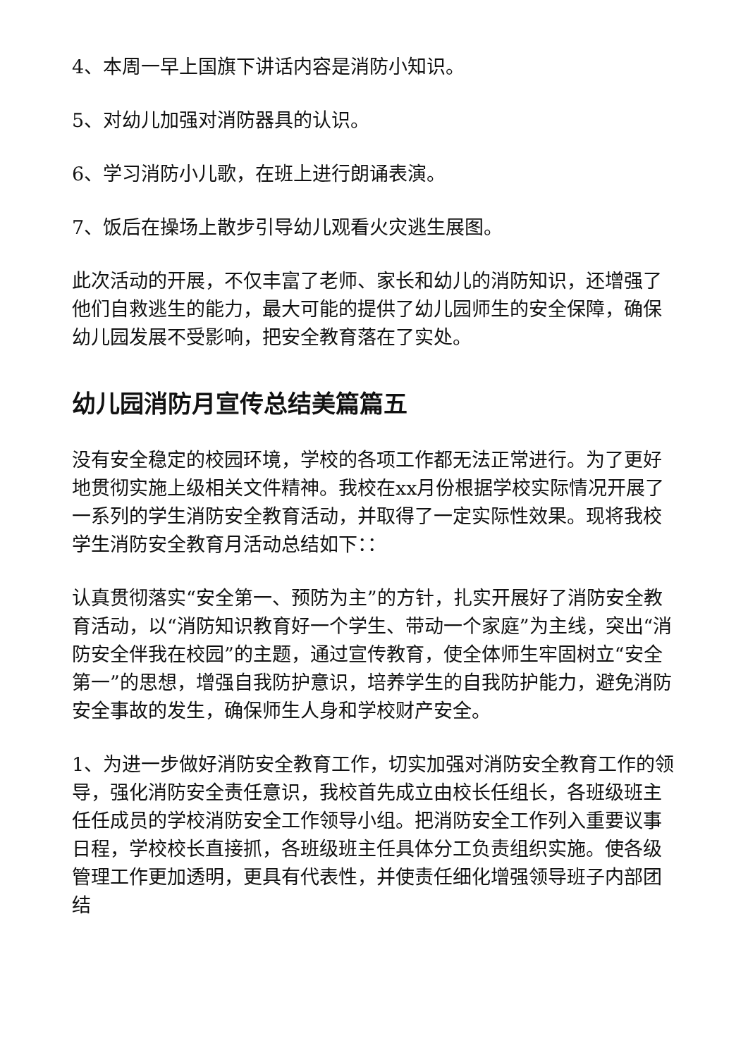4、本周一早上国旗下讲话内容是消防小知识。
5、对幼儿加强对消防器具的认识。
6、学习消防小儿歌，在班上进行朗诵表演。
7、饭后在操场上散步引导幼儿观看火灾逃生展图。
此次活动的开展，不仅丰富了老师、家长和幼儿的消防知识，还增强了他们自救逃生的能力，最大可能的提供了幼儿园师生的安全保障，确保幼儿园发展不受影响，把安全教育落在了实处。
幼儿园消防月宣传总结美篇篇五
没有安全稳定的校园环境，学校的各项工作都无法正常进行。为了更好地贯彻实施上级相关文件精神。我校在xx月份根据学校实际情况开展了一系列的学生消防安全教育活动，并取得了一定实际性效果。现将我校学生消防安全教育月活动总结如下：：
认真贯彻落实“安全第一、预防为主”的方针，扎实开展好了消防安全教育活动，以“消防知识教育好一个学生、带动一个家庭”为主线，突出“消防安全伴我在校园”的主题，通过宣传教育，使全体师生牢固树立“安全第一”的思想，增强自我防护意识，培养学生的自我防护能力，避免消防安全事故的发生，确保师生人身和学校财产安全。
1、为进一步做好消防安全教育工作，切实加强对消防安全教育工作的领导，强化消防安全责任意识，我校首先成立由校长任组长，各班级班主任任成员的学校消防安全工作领导小组。把消防安全工作列入重要议事日程，学校校长直接抓，各班级班主任具体分工负责组织实施。使各级管理工作更加透明，更具有代表性，并使责任细化增强领导班子内部团结